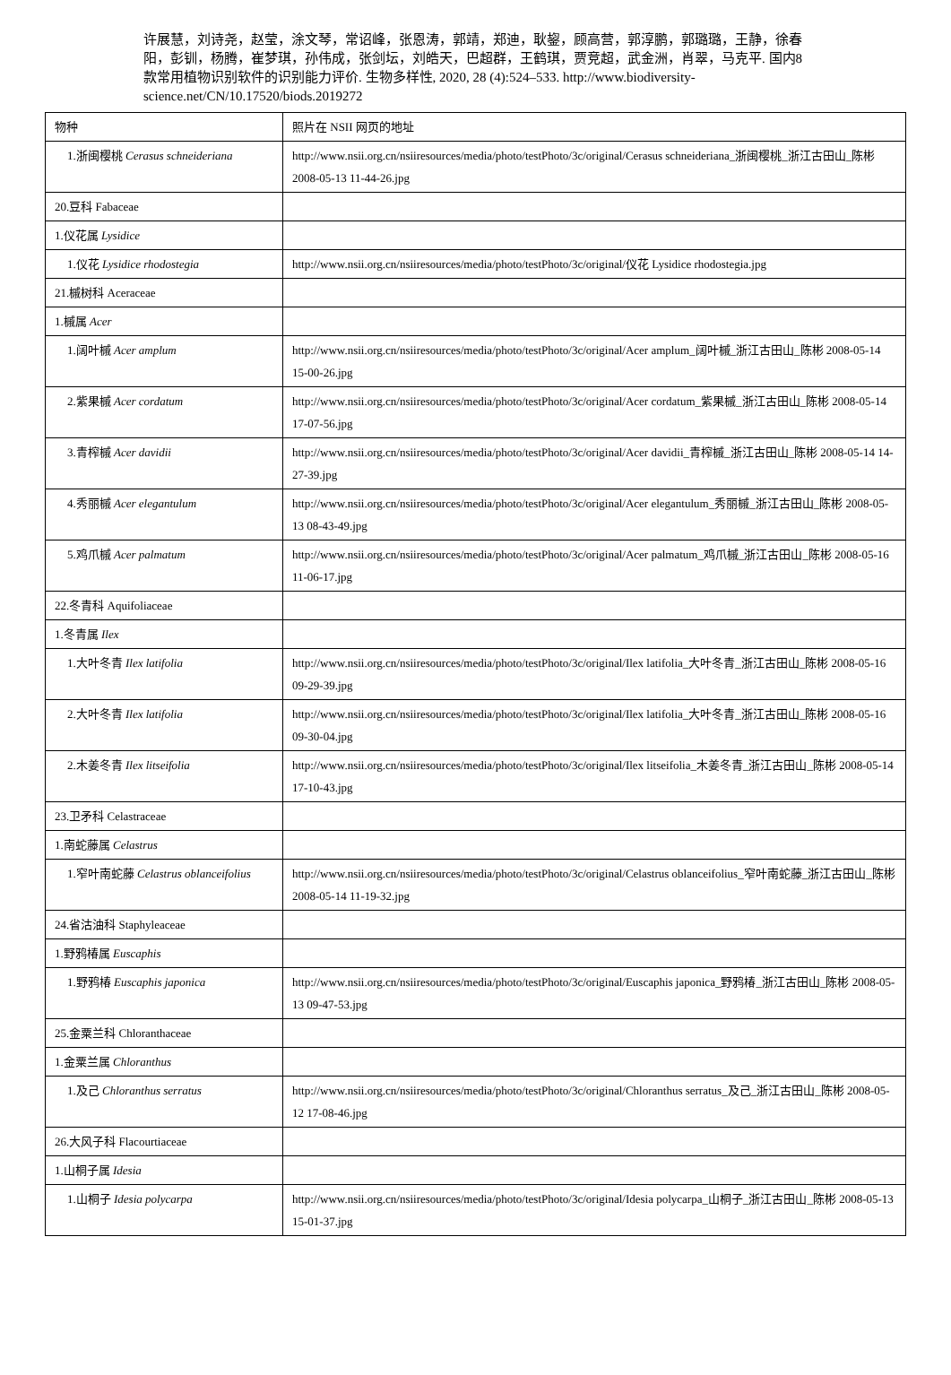许展慧，刘诗尧，赵莹，涂文琴，常诏峰，张恩涛，郭靖，郑迪，耿鋆，顾高营，郭淳鹏，郭璐璐，王静，徐春阳，彭钏，杨腾，崔梦琪，孙伟成，张剑坛，刘皓天，巴超群，王鹤琪，贾竞超，武金洲，肖翠，马克平. 国内8 款常用植物识别软件的识别能力评价. 生物多样性, 2020, 28 (4):524–533. http://www.biodiversity-science.net/CN/10.17520/biods.2019272
| 物种 | 照片在 NSII 网页的地址 |
| 1.浙闽樱桃 Cerasus schneideriana | http://www.nsii.org.cn/nsiiresources/media/photo/testPhoto/3c/original/Cerasus schneideriana_浙闽樱桃_浙江古田山_陈彬 2008-05-13 11-44-26.jpg |
| 20.豆科 Fabaceae | |
| 1.仪花属 Lysidice | |
| 1.仪花 Lysidice rhodostegia | http://www.nsii.org.cn/nsiiresources/media/photo/testPhoto/3c/original/仪花 Lysidice rhodostegia.jpg |
| 21.槭树科 Aceraceae | |
| 1.槭属 Acer | |
| 1.阔叶槭 Acer amplum | http://www.nsii.org.cn/nsiiresources/media/photo/testPhoto/3c/original/Acer amplum_阔叶槭_浙江古田山_陈彬 2008-05-14 15-00-26.jpg |
| 2.紫果槭 Acer cordatum | http://www.nsii.org.cn/nsiiresources/media/photo/testPhoto/3c/original/Acer cordatum_紫果槭_浙江古田山_陈彬 2008-05-14 17-07-56.jpg |
| 3.青榨槭 Acer davidii | http://www.nsii.org.cn/nsiiresources/media/photo/testPhoto/3c/original/Acer davidii_青榨槭_浙江古田山_陈彬 2008-05-14 14-27-39.jpg |
| 4.秀丽槭 Acer elegantulum | http://www.nsii.org.cn/nsiiresources/media/photo/testPhoto/3c/original/Acer elegantulum_秀丽槭_浙江古田山_陈彬 2008-05-13 08-43-49.jpg |
| 5.鸡爪槭 Acer palmatum | http://www.nsii.org.cn/nsiiresources/media/photo/testPhoto/3c/original/Acer palmatum_鸡爪槭_浙江古田山_陈彬 2008-05-16 11-06-17.jpg |
| 22.冬青科 Aquifoliaceae | |
| 1.冬青属 Ilex | |
| 1.大叶冬青 Ilex latifolia | http://www.nsii.org.cn/nsiiresources/media/photo/testPhoto/3c/original/Ilex latifolia_大叶冬青_浙江古田山_陈彬 2008-05-16 09-29-39.jpg |
| 2.大叶冬青 Ilex latifolia | http://www.nsii.org.cn/nsiiresources/media/photo/testPhoto/3c/original/Ilex latifolia_大叶冬青_浙江古田山_陈彬 2008-05-16 09-30-04.jpg |
| 2.木姜冬青 Ilex litseifolia | http://www.nsii.org.cn/nsiiresources/media/photo/testPhoto/3c/original/Ilex litseifolia_木姜冬青_浙江古田山_陈彬 2008-05-14 17-10-43.jpg |
| 23.卫矛科 Celastraceae | |
| 1.南蛇藤属 Celastrus | |
| 1.窄叶南蛇藤 Celastrus oblanceifolius | http://www.nsii.org.cn/nsiiresources/media/photo/testPhoto/3c/original/Celastrus oblanceifolius_窄叶南蛇藤_浙江古田山_陈彬 2008-05-14 11-19-32.jpg |
| 24.省沽油科 Staphyleaceae | |
| 1.野鸦椿属 Euscaphis | |
| 1.野鸦椿 Euscaphis japonica | http://www.nsii.org.cn/nsiiresources/media/photo/testPhoto/3c/original/Euscaphis japonica_野鸦椿_浙江古田山_陈彬 2008-05-13 09-47-53.jpg |
| 25.金粟兰科 Chloranthaceae | |
| 1.金粟兰属 Chloranthus | |
| 1.及己 Chloranthus serratus | http://www.nsii.org.cn/nsiiresources/media/photo/testPhoto/3c/original/Chloranthus serratus_及己_浙江古田山_陈彬 2008-05-12 17-08-46.jpg |
| 26.大风子科 Flacourtiaceae | |
| 1.山桐子属 Idesia | |
| 1.山桐子 Idesia polycarpa | http://www.nsii.org.cn/nsiiresources/media/photo/testPhoto/3c/original/Idesia polycarpa_山桐子_浙江古田山_陈彬 2008-05-13 15-01-37.jpg |